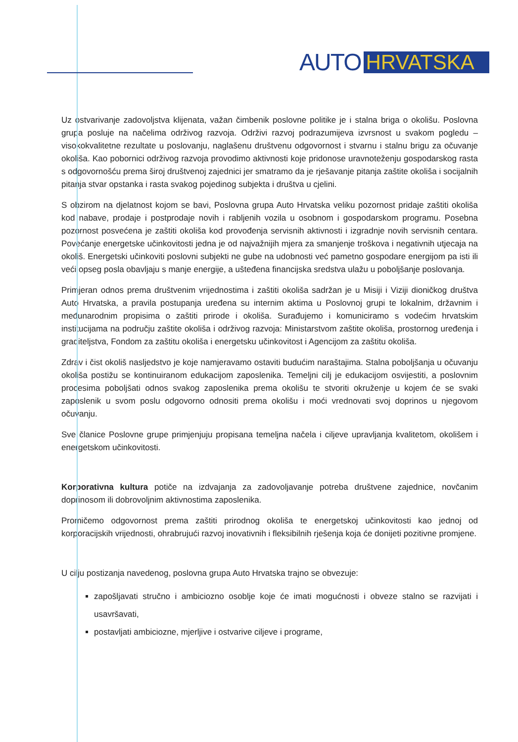AUTO HRVATSKA
Uz ostvarivanje zadovoljstva klijenata, važan čimbenik poslovne politike je i stalna briga o okolišu. Poslovna grupa posluje na načelima održivog razvoja. Održivi razvoj podrazumijeva izvrsnost u svakom pogledu – visokokvalitetne rezultate u poslovanju, naglašenu društvenu odgovornost i stvarnu i stalnu brigu za očuvanje okoliša. Kao pobornici održivog razvoja provodimo aktivnosti koje pridonose uravnoteženju gospodarskog rasta s odgovornošću prema široj društvenoj zajednici jer smatramo da je rješavanje pitanja zaštite okoliša i socijalnih pitanja stvar opstanka i rasta svakog pojedinog subjekta i društva u cjelini.
S obzirom na djelatnost kojom se bavi, Poslovna grupa Auto Hrvatska veliku pozornost pridaje zaštiti okoliša kod nabave, prodaje i postprodaje novih i rabljenih vozila u osobnom i gospodarskom programu. Posebna pozornost posvećena je zaštiti okoliša kod provođenja servisnih aktivnosti i izgradnje novih servisnih centara. Povećanje energetske učinkovitosti jedna je od najvažnijih mjera za smanjenje troškova i negativnih utjecaja na okoliš. Energetski učinkoviti poslovni subjekti ne gube na udobnosti već pametno gospodare energijom pa isti ili veći opseg posla obavljaju s manje energije, a ušteđena financijska sredstva ulažu u poboljšanje poslovanja.
Primjeran odnos prema društvenim vrijednostima i zaštiti okoliša sadržan je u Misiji i Viziji dioničkog društva Auto Hrvatska, a pravila postupanja uređena su internim aktima u Poslovnoj grupi te lokalnim, državnim i međunarodnim propisima o zaštiti prirode i okoliša. Surađujemo i komuniciramo s vodećim hrvatskim institucijama na području zaštite okoliša i održivog razvoja: Ministarstvom zaštite okoliša, prostornog uređenja i graditeljstva, Fondom za zaštitu okoliša i energetsku učinkovitost i Agencijom za zaštitu okoliša.
Zdrav i čist okoliš nasljedstvo je koje namjeravamo ostaviti budućim naraštajima. Stalna poboljšanja u očuvanju okoliša postižu se kontinuiranom edukacijom zaposlenika. Temeljni cilj je edukacijom osvijestiti, a poslovnim procesima poboljšati odnos svakog zaposlenika prema okolišu te stvoriti okruženje u kojem će se svaki zaposlenik u svom poslu odgovorno odnositi prema okolišu i moći vrednovati svoj doprinos u njegovom očuvanju.
Sve članice Poslovne grupe primjenjuju propisana temeljna načela i ciljeve upravljanja kvalitetom, okolišem i energetskom učinkovitosti.
Korporativna kultura potiče na izdvajanja za zadovoljavanje potreba društvene zajednice, novčanim doprinosom ili dobrovoljnim aktivnostima zaposlenika.
Promičemo odgovornost prema zaštiti prirodnog okoliša te energetskoj učinkovitosti kao jednoj od korporacijskih vrijednosti, ohrabrujući razvoj inovativnih i fleksibilnih rješenja koja će donijeti pozitivne promjene.
U cilju postizanja navedenog, poslovna grupa Auto Hrvatska trajno se obvezuje:
zapošljavati stručno i ambiciozno osoblje koje će imati mogućnosti i obveze stalno se razvijati i usavršavati,
postavljati ambiciozne, mjerljive i ostvarive ciljeve i programe,